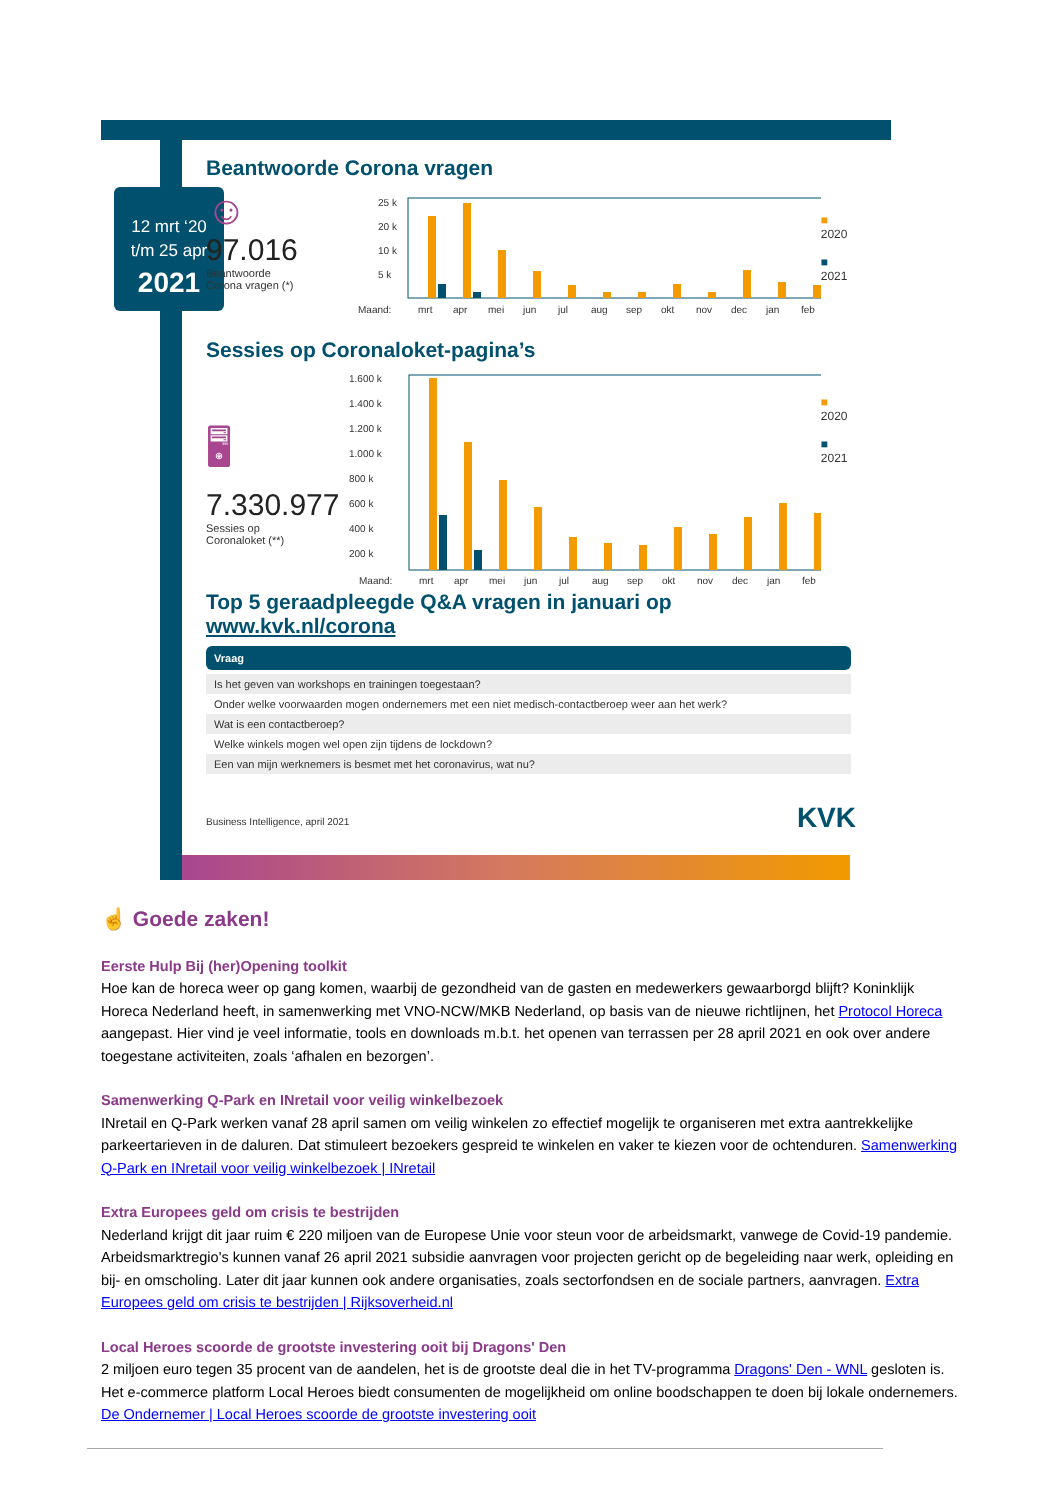12 mrt ‘20
t/m 25 apr
2021
Beantwoorde Corona vragen
☺
97.016
Beantwoorde
Corona vragen (*)
25 k
20 k
10 k
5 k
Maand:
mrt
apr
mei
jun
jul
aug
sep
okt
nov
dec
jan
feb
■ 2020
■ 2021
Sessies op Coronaloket-pagina’s
🖥
7.330.977
Sessies op
Coronaloket (**)
1.600 k
1.400 k
1.200 k
1.000 k
800 k
600 k
400 k
200 k
Maand:
mrt
apr
mei
jun
jul
aug
sep
okt
nov
dec
jan
feb
■ 2020
■ 2021
Top 5 geraadpleegde Q&A vragen in januari op www.kvk.nl/corona
| Vraag |
| --- |
| Is het geven van workshops en trainingen toegestaan? |
| Onder welke voorwaarden mogen ondernemers met een niet medisch-contactberoep weer aan het werk? |
| Wat is een contactberoep? |
| Welke winkels mogen wel open zijn tijdens de lockdown? |
| Een van mijn werknemers is besmet met het coronavirus, wat nu? |
Business Intelligence, april 2021 KVK
☝ Goede zaken!
Eerste Hulp Bij (her)Opening toolkit
Hoe kan de horeca weer op gang komen, waarbij de gezondheid van de gasten en medewerkers gewaarborgd blijft? Koninklijk Horeca Nederland heeft, in samenwerking met VNO-NCW/MKB Nederland, op basis van de nieuwe richtlijnen, het Protocol Horeca aangepast. Hier vind je veel informatie, tools en downloads m.b.t. het openen van terrassen per 28 april 2021 en ook over andere toegestane activiteiten, zoals ‘afhalen en bezorgen’.
Samenwerking Q-Park en INretail voor veilig winkelbezoek
INretail en Q-Park werken vanaf 28 april samen om veilig winkelen zo effectief mogelijk te organiseren met extra aantrekkelijke parkeertarieven in de daluren. Dat stimuleert bezoekers gespreid te winkelen en vaker te kiezen voor de ochtenduren. Samenwerking Q-Park en INretail voor veilig winkelbezoek | INretail
Extra Europees geld om crisis te bestrijden
Nederland krijgt dit jaar ruim € 220 miljoen van de Europese Unie voor steun voor de arbeidsmarkt, vanwege de Covid-19 pandemie. Arbeidsmarktregio's kunnen vanaf 26 april 2021 subsidie aanvragen voor projecten gericht op de begeleiding naar werk, opleiding en bij- en omscholing. Later dit jaar kunnen ook andere organisaties, zoals sectorfondsen en de sociale partners, aanvragen. Extra Europees geld om crisis te bestrijden | Rijksoverheid.nl
Local Heroes scoorde de grootste investering ooit bij Dragons' Den
2 miljoen euro tegen 35 procent van de aandelen, het is de grootste deal die in het TV-programma Dragons' Den - WNL gesloten is. Het e-commerce platform Local Heroes biedt consumenten de mogelijkheid om online boodschappen te doen bij lokale ondernemers. De Ondernemer | Local Heroes scoorde de grootste investering ooit